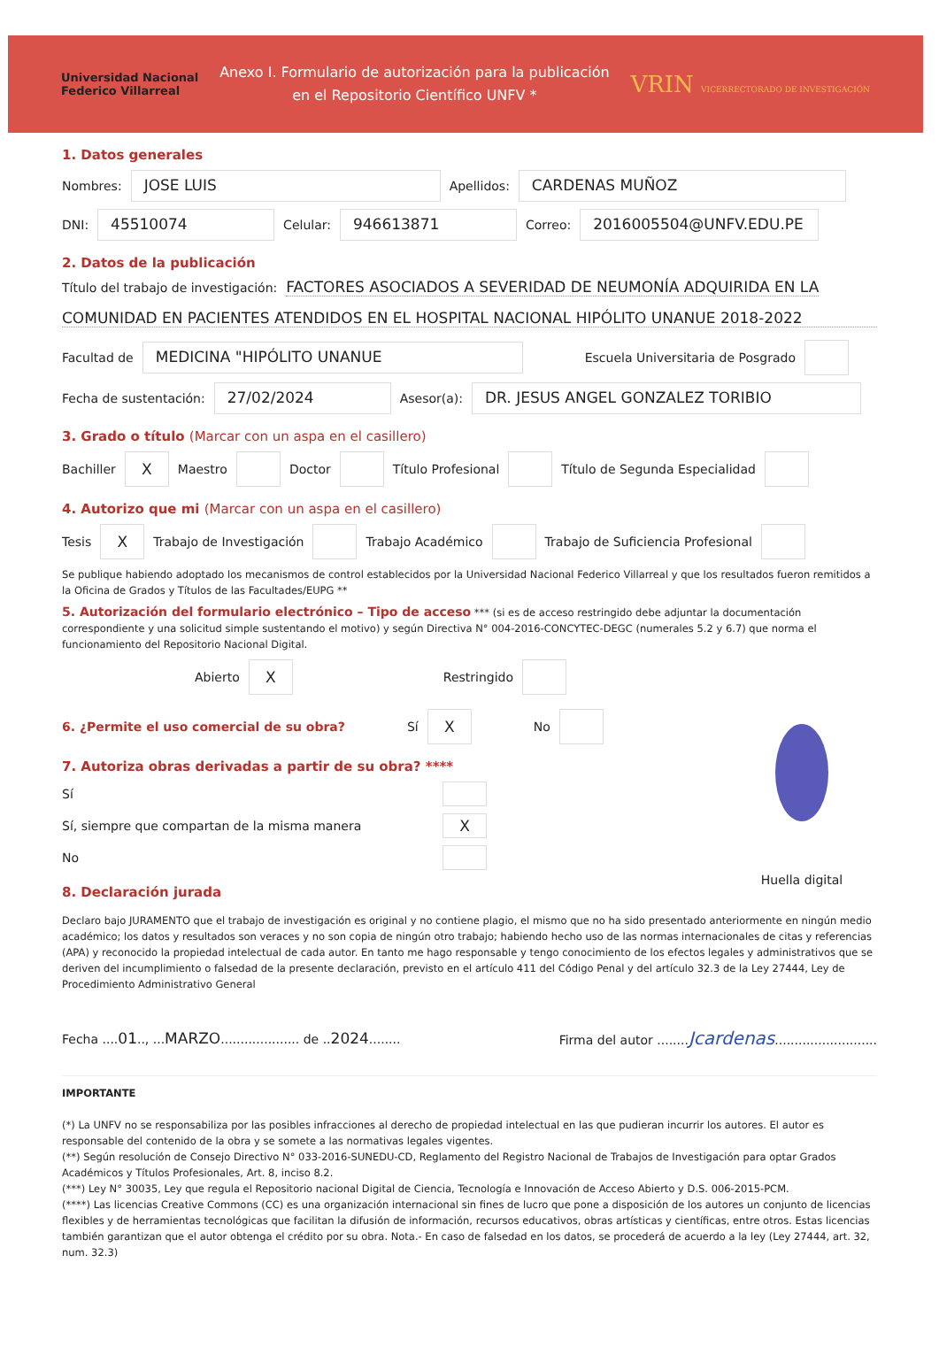Universidad Nacional
Federico Villarreal
Anexo I. Formulario de autorización para la publicación
en el Repositorio Científico UNFV *
VRIN VICERRECTORADO DE INVESTIGACIÓN
1. Datos generales
Nombres:
JOSE LUIS
Apellidos:
CARDENAS MUÑOZ
DNI:
45510074
Celular:
946613871
Correo:
2016005504@UNFV.EDU.PE
2. Datos de la publicación
Título del trabajo de investigación: FACTORES ASOCIADOS A SEVERIDAD DE NEUMONÍA ADQUIRIDA EN LA
COMUNIDAD EN PACIENTES ATENDIDOS EN EL HOSPITAL NACIONAL HIPÓLITO UNANUE 2018-2022
Facultad de
MEDICINA "HIPÓLITO UNANUE
Escuela Universitaria de Posgrado
Fecha de sustentación:
27/02/2024
Asesor(a):
DR. JESUS ANGEL GONZALEZ TORIBIO
3. Grado o título (Marcar con un aspa en el casillero)
Bachiller X Maestro Doctor Título Profesional Título de Segunda Especialidad
4. Autorizo que mi (Marcar con un aspa en el casillero)
Tesis X Trabajo de Investigación Trabajo Académico Trabajo de Suficiencia Profesional
Se publique habiendo adoptado los mecanismos de control establecidos por la Universidad Nacional Federico Villarreal y que los resultados fueron remitidos a la Oficina de Grados y Títulos de las Facultades/EUPG **
5. Autorización del formulario electrónico – Tipo de acceso *** (si es de acceso restringido debe adjuntar la documentación correspondiente y una solicitud simple sustentando el motivo) y según Directiva N° 004-2016-CONCYTEC-DEGC (numerales 5.2 y 6.7) que norma el funcionamiento del Repositorio Nacional Digital.
Abierto X Restringido
6. ¿Permite el uso comercial de su obra? Sí X No
7. Autoriza obras derivadas a partir de su obra? ****
Sí
Sí, siempre que compartan de la misma manera X
No
8. Declaración jurada
Huella digital
Declaro bajo JURAMENTO que el trabajo de investigación es original y no contiene plagio, el mismo que no ha sido presentado anteriormente en ningún medio académico; los datos y resultados son veraces y no son copia de ningún otro trabajo; habiendo hecho uso de las normas internacionales de citas y referencias (APA) y reconocido la propiedad intelectual de cada autor. En tanto me hago responsable y tengo conocimiento de los efectos legales y administrativos que se deriven del incumplimiento o falsedad de la presente declaración, previsto en el artículo 411 del Código Penal y del artículo 32.3 de la Ley 27444, Ley de Procedimiento Administrativo General
Fecha ....01.., ...MARZO.................... de ..2024........ Firma del autor ........Jcardenas..........................
IMPORTANTE
(*) La UNFV no se responsabiliza por las posibles infracciones al derecho de propiedad intelectual en las que pudieran incurrir los autores. El autor es responsable del contenido de la obra y se somete a las normativas legales vigentes.
(**) Según resolución de Consejo Directivo N° 033-2016-SUNEDU-CD, Reglamento del Registro Nacional de Trabajos de Investigación para optar Grados Académicos y Títulos Profesionales, Art. 8, inciso 8.2.
(***) Ley N° 30035, Ley que regula el Repositorio nacional Digital de Ciencia, Tecnología e Innovación de Acceso Abierto y D.S. 006-2015-PCM.
(****) Las licencias Creative Commons (CC) es una organización internacional sin fines de lucro que pone a disposición de los autores un conjunto de licencias flexibles y de herramientas tecnológicas que facilitan la difusión de información, recursos educativos, obras artísticas y científicas, entre otros. Estas licencias también garantizan que el autor obtenga el crédito por su obra. Nota.- En caso de falsedad en los datos, se procederá de acuerdo a la ley (Ley 27444, art. 32, num. 32.3)